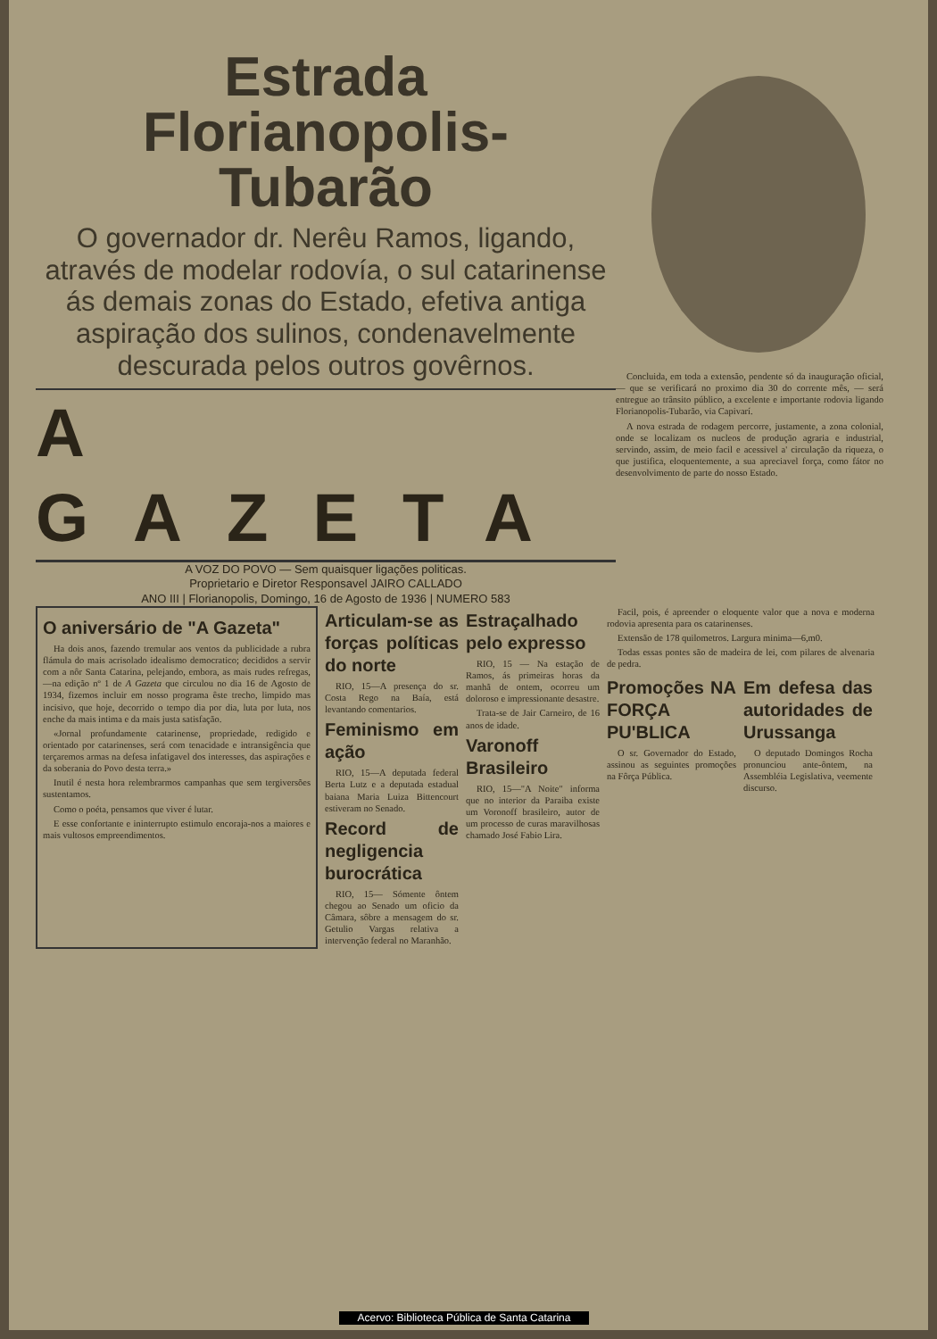Estrada Florianopolis-
Tubarão
O governador dr. Nerêu Ramos, ligando, através de modelar rodovía, o sul catarinense ás demais zonas do Estado, efetiva antiga aspiração dos sulinos, condenavelmente descurada pelos outros govêrnos.
A GAZETA
A VOZ DO POVO — Sem quaisquer ligações politicas.
Proprietario e Diretor Responsavel JAIRO CALLADO
ANO III | Florianopolis, Domingo, 16 de Agosto de 1936 | NUMERO 583
Concluida, em toda a extensão, pendente só da inauguração oficial, — que se verificará no proximo dia 30 do corrente mês, — será entregue ao trânsito público, a excelente e importante rodovia ligando Florianopolis-Tubarão, via Capivarí.
A nova estrada de rodagem percorre, justamente, a zona colonial, onde se localizam os nucleos de produção agraria e industrial, servindo, assim, de meio facil e acessivel a' circulação da riqueza, o que justifica, eloquentemente, a sua apreciavel força, como fátor no desenvolvimento de parte do nosso Estado.
O aniversário de "A Gazeta"
Ha dois anos, fazendo tremular aos ventos da publicidade a rubra flámula do mais acrisolado idealismo democratico; decididos a servir com a nôr Santa Catarina, pelejando, embora, as mais rudes refregas,—na edição nº 1 de A Gazeta que circulou no dia 16 de Agosto de 1934, fizemos incluir em nosso programa êste trecho, limpido mas incisivo, que hoje, decorrido o tempo dia por dia, luta por luta, nos enche da mais intima e da mais justa satisfação.
«Jornal profundamente catarinense, propriedade, redigido e orientado por catarinenses, será com tenacidade e intransigência que terçaremos armas na defesa infatigavel dos interesses, das aspirações e da soberania do Povo desta terra.»
Inutil é nesta hora relembrarmos campanhas que sem tergiversões sustentamos.
Como o poéta, pensamos que viver é lutar.
E esse confortante e ininterrupto estimulo encoraja-nos a maiores e mais vultosos empreendimentos.
Articulam-se as forças políticas do norte
RIO, 15—A presença do sr. Costa Rego na Baía, está levantando comentarios.
Feminismo em ação
RIO, 15—A deputada federal Berta Lutz e a deputada estadual baiana Maria Luiza Bittencourt estiveram no Senado.
Record de negligencia burocrática
RIO, 15— Sómente ôntem chegou ao Senado um oficio da Câmara, sôbre a mensagem do sr. Getulio Vargas relativa a intervenção federal no Maranhão.
Estraçalhado pelo expresso
RIO, 15 — Na estação de Ramos, ás primeiras horas da manhã de ontem, ocorreu um doloroso e impressionante desastre.
Trata-se de Jair Carneiro, de 16 anos de idade.
Varonoff Brasileiro
RIO, 15—"A Noite" informa que no interior da Paraiba existe um Voronoff brasileiro, autor de um processo de curas maravilhosas chamado José Fabio Lira.
Facil, pois, é apreender o eloquente valor que a nova e moderna rodovia apresenta para os catarinenses.
Extensão de 178 quilometros. Largura minima—6,m0.
Todas essas pontes são de madeira de lei, com pilares de alvenaria de pedra.
Promoções NA FORÇA PU'BLICA
O sr. Governador do Estado, assinou as seguintes promoções na Fôrça Pública.
Em defesa das autoridades de Urussanga
O deputado Domingos Rocha pronunciou ante-ôntem, na Assembléia Legislativa, veemente discurso.
Acervo: Biblioteca Pública de Santa Catarina